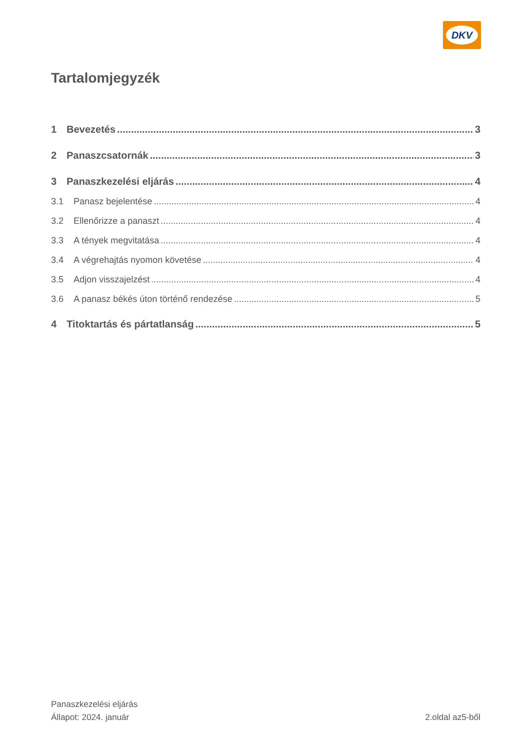DKV
Tartalomjegyzék
1 Bevezetés 3
2 Panaszcsatornák 3
3 Panaszkezelési eljárás 4
3.1 Panasz bejelentése 4
3.2 Ellenőrizze a panaszt 4
3.3 A tények megvitatása 4
3.4 A végrehajtás nyomon követése 4
3.5 Adjon visszajelzést 4
3.6 A panasz békés úton történő rendezése 5
4 Titoktartás és pártatlanság 5
Panaszkezelési eljárás
Állapot: 2024. január
2.oldal az5-ből